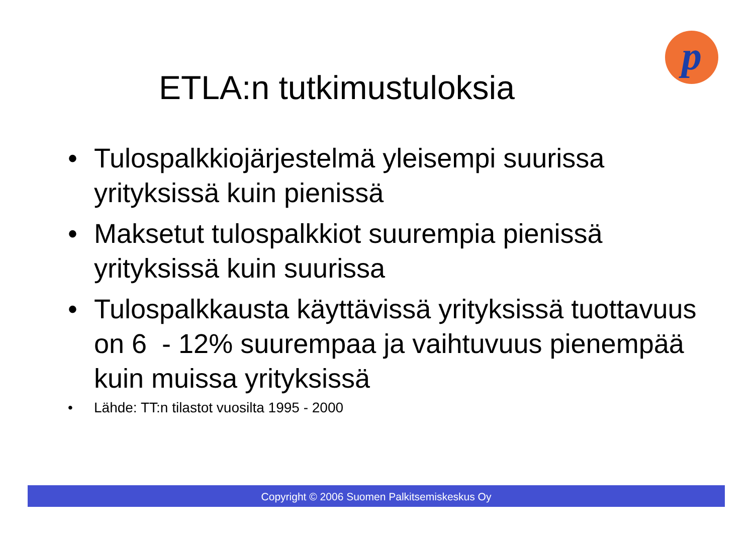p
ETLA:n tutkimustuloksia
• Tulospalkkiojärjestelmä yleisempi suurissa yrityksissä kuin pienissä
• Maksetut tulospalkkiot suurempia pienissä yrityksissä kuin suurissa
• Tulospalkkausta käyttävissä yrityksissä tuottavuus on 6 - 12% suurempaa ja vaihtuvuus pienempää kuin muissa yrityksissä
• Lähde: TT:n tilastot vuosilta 1995 - 2000
Copyright © 2006 Suomen Palkitsemiskeskus Oy